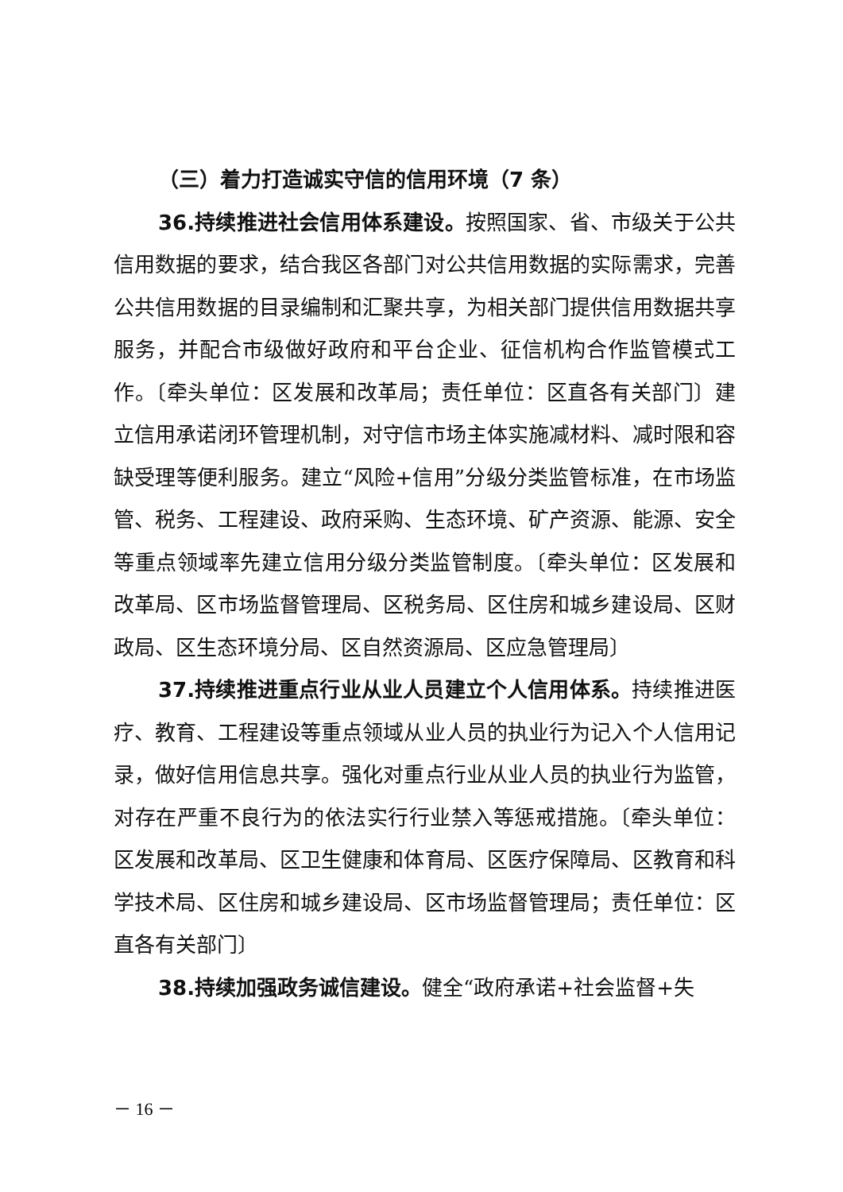（三）着力打造诚实守信的信用环境（7 条）
36.持续推进社会信用体系建设。按照国家、省、市级关于公共信用数据的要求，结合我区各部门对公共信用数据的实际需求，完善公共信用数据的目录编制和汇聚共享，为相关部门提供信用数据共享服务，并配合市级做好政府和平台企业、征信机构合作监管模式工作。〔牵头单位：区发展和改革局；责任单位：区直各有关部门〕建立信用承诺闭环管理机制，对守信市场主体实施减材料、减时限和容缺受理等便利服务。建立“风险+信用”分级分类监管标准，在市场监管、税务、工程建设、政府采购、生态环境、矿产资源、能源、安全等重点领域率先建立信用分级分类监管制度。〔牵头单位：区发展和改革局、区市场监督管理局、区税务局、区住房和城乡建设局、区财政局、区生态环境分局、区自然资源局、区应急管理局〕
37.持续推进重点行业从业人员建立个人信用体系。持续推进医疗、教育、工程建设等重点领域从业人员的执业行为记入个人信用记录，做好信用信息共享。强化对重点行业从业人员的执业行为监管，对存在严重不良行为的依法实行行业禁入等惩戒措施。〔牵头单位：区发展和改革局、区卫生健康和体育局、区医疗保障局、区教育和科学技术局、区住房和城乡建设局、区市场监督管理局；责任单位：区直各有关部门〕
38.持续加强政务诚信建设。健全“政府承诺+社会监督+失
－ 16 －